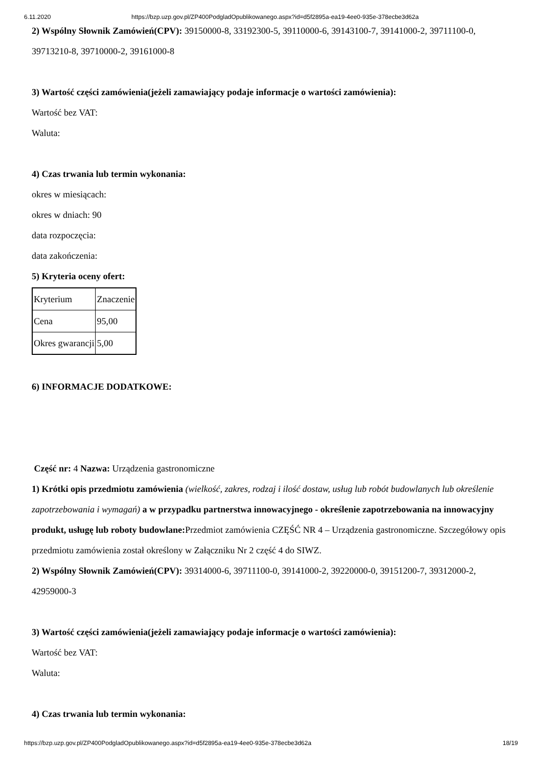6.11.2020 https://bzp.uzp.gov.pl/ZP400PodgladOpublikowanego.aspx?id=d5f2895a-ea19-4ee0-935e-378ecbe3d62a
2) Wspólny Słownik Zamówień(CPV): 39150000-8, 33192300-5, 39110000-6, 39143100-7, 39141000-2, 39711100-0, 39713210-8, 39710000-2, 39161000-8
3) Wartość części zamówienia(jeżeli zamawiający podaje informacje o wartości zamówienia):
Wartość bez VAT:
Waluta:
4) Czas trwania lub termin wykonania:
okres w miesiącach:
okres w dniach: 90
data rozpoczęcia:
data zakończenia:
5) Kryteria oceny ofert:
| Kryterium | Znaczenie |
| Cena | 95,00 |
| Okres gwarancji | 5,00 |
6) INFORMACJE DODATKOWE:
Część nr: 4 Nazwa: Urządzenia gastronomiczne
1) Krótki opis przedmiotu zamówienia (wielkość, zakres, rodzaj i ilość dostaw, usług lub robót budowlanych lub określenie zapotrzebowania i wymagań) a w przypadku partnerstwa innowacyjnego - określenie zapotrzebowania na innowacyjny produkt, usługę lub roboty budowlane: Przedmiot zamówienia CZĘŚĆ NR 4 – Urządzenia gastronomiczne. Szczegółowy opis przedmiotu zamówienia został określony w Załączniku Nr 2 część 4 do SIWZ.
2) Wspólny Słownik Zamówień(CPV): 39314000-6, 39711100-0, 39141000-2, 39220000-0, 39151200-7, 39312000-2, 42959000-3
3) Wartość części zamówienia(jeżeli zamawiający podaje informacje o wartości zamówienia):
Wartość bez VAT:
Waluta:
4) Czas trwania lub termin wykonania:
https://bzp.uzp.gov.pl/ZP400PodgladOpublikowanego.aspx?id=d5f2895a-ea19-4ee0-935e-378ecbe3d62a 18/19